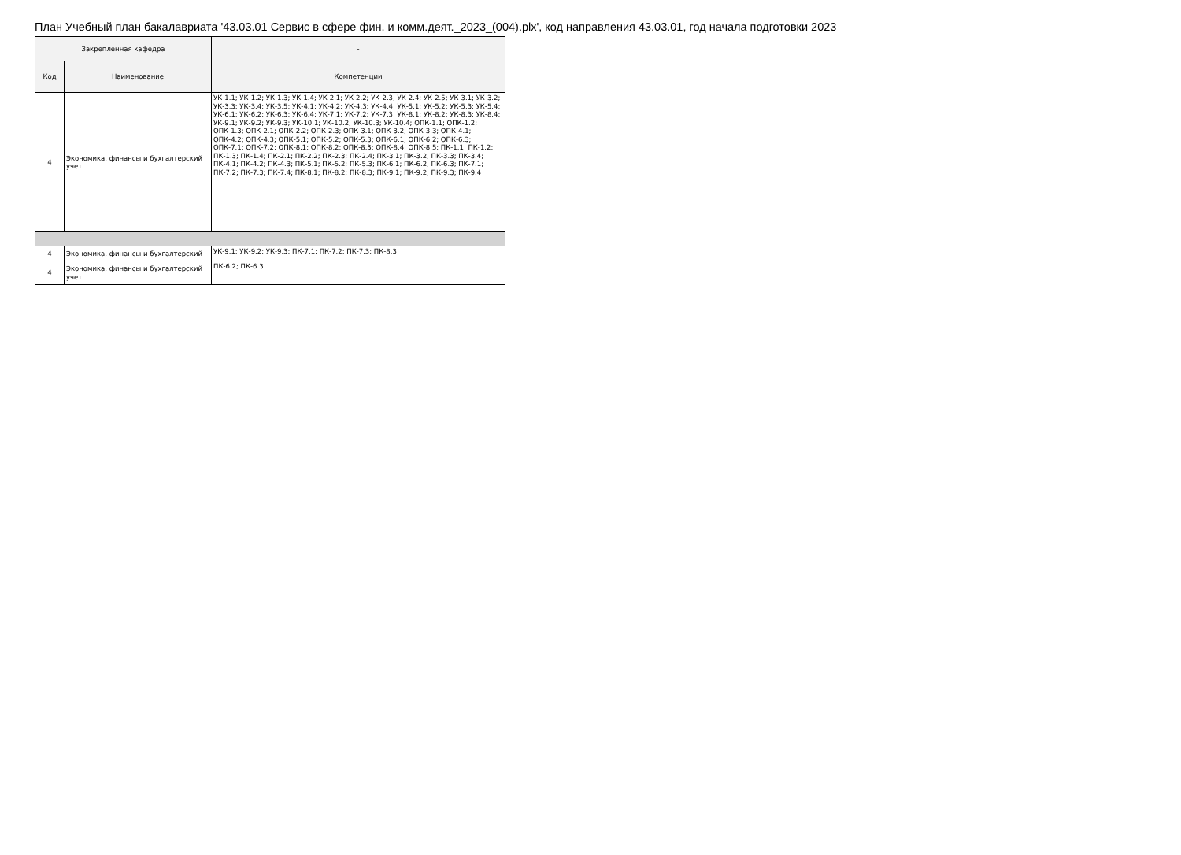План Учебный план бакалавриата '43.03.01 Сервис в сфере фин. и комм.деят._2023_(004).plx', код направления 43.03.01, год начала подготовки 2023
| Закрепленная кафедра | | - |
| Код | Наименование | Компетенции |
| 4 | Экономика, финансы и бухгалтерский учет | УК-1.1; УК-1.2; УК-1.3; УК-1.4; УК-2.1; УК-2.2; УК-2.3; УК-2.4; УК-2.5; УК-3.1; УК-3.2; УК-3.3; УК-3.4; УК-3.5; УК-4.1; УК-4.2; УК-4.3; УК-4.4; УК-5.1; УК-5.2; УК-5.3; УК-5.4; УК-6.1; УК-6.2; УК-6.3; УК-6.4; УК-7.1; УК-7.2; УК-7.3; УК-8.1; УК-8.2; УК-8.3; УК-8.4; УК-9.1; УК-9.2; УК-9.3; УК-10.1; УК-10.2; УК-10.3; УК-10.4; ОПК-1.1; ОПК-1.2; ОПК-1.3; ОПК-2.1; ОПК-2.2; ОПК-2.3; ОПК-3.1; ОПК-3.2; ОПК-3.3; ОПК-4.1; ОПК-4.2; ОПК-4.3; ОПК-5.1; ОПК-5.2; ОПК-5.3; ОПК-6.1; ОПК-6.2; ОПК-6.3; ОПК-7.1; ОПК-7.2; ОПК-8.1; ОПК-8.2; ОПК-8.3; ОПК-8.4; ОПК-8.5; ПК-1.1; ПК-1.2; ПК-1.3; ПК-1.4; ПК-2.1; ПК-2.2; ПК-2.3; ПК-2.4; ПК-3.1; ПК-3.2; ПК-3.3; ПК-3.4; ПК-4.1; ПК-4.2; ПК-4.3; ПК-5.1; ПК-5.2; ПК-5.3; ПК-6.1; ПК-6.2; ПК-6.3; ПК-7.1; ПК-7.2; ПК-7.3; ПК-7.4; ПК-8.1; ПК-8.2; ПК-8.3; ПК-9.1; ПК-9.2; ПК-9.3; ПК-9.4 |
| 4 | Экономика, финансы и бухгалтерский | УК-9.1; УК-9.2; УК-9.3; ПК-7.1; ПК-7.2; ПК-7.3; ПК-8.3 |
| 4 | Экономика, финансы и бухгалтерский учет | ПК-6.2; ПК-6.3 |